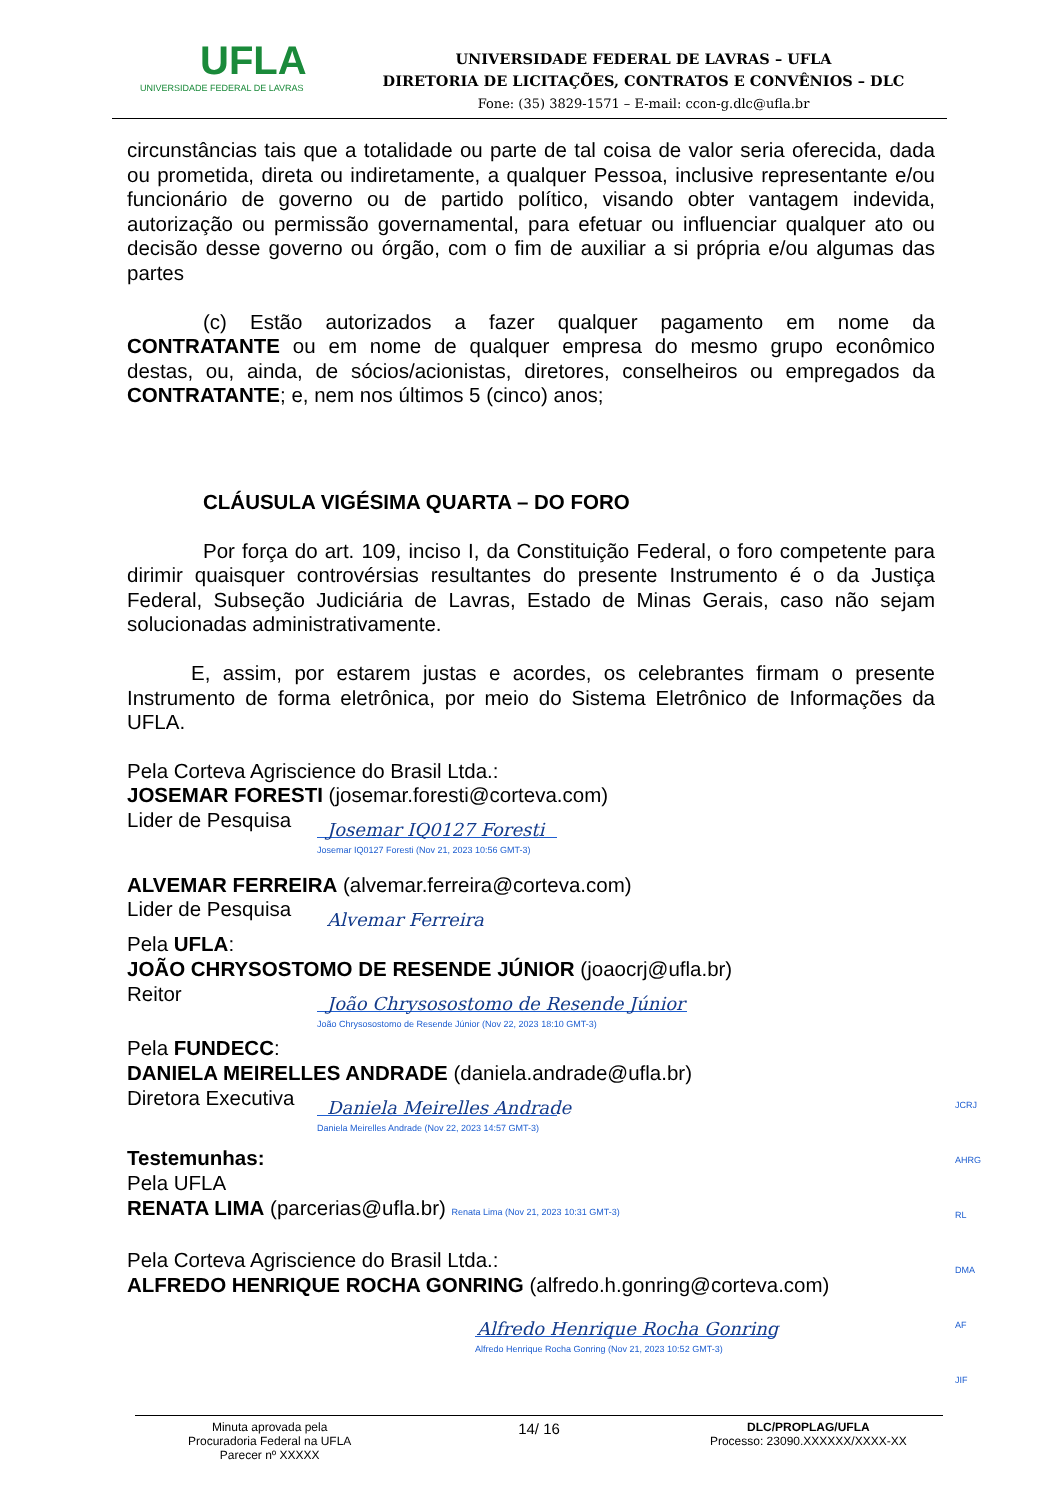UFLA
UNIVERSIDADE FEDERAL DE LAVRAS
UNIVERSIDADE FEDERAL DE LAVRAS – UFLA
DIRETORIA DE LICITAÇÕES, CONTRATOS E CONVÊNIOS – DLC
Fone: (35) 3829-1571 – E-mail: ccon-g.dlc@ufla.br
circunstâncias tais que a totalidade ou parte de tal coisa de valor seria oferecida, dada ou prometida, direta ou indiretamente, a qualquer Pessoa, inclusive representante e/ou funcionário de governo ou de partido político, visando obter vantagem indevida, autorização ou permissão governamental, para efetuar ou influenciar qualquer ato ou decisão desse governo ou órgão, com o fim de auxiliar a si própria e/ou algumas das partes
(c) Estão autorizados a fazer qualquer pagamento em nome da CONTRATANTE ou em nome de qualquer empresa do mesmo grupo econômico destas, ou, ainda, de sócios/acionistas, diretores, conselheiros ou empregados da CONTRATANTE; e, nem nos últimos 5 (cinco) anos;
CLÁUSULA VIGÉSIMA QUARTA – DO FORO
Por força do art. 109, inciso I, da Constituição Federal, o foro competente para dirimir quaisquer controvérsias resultantes do presente Instrumento é o da Justiça Federal, Subseção Judiciária de Lavras, Estado de Minas Gerais, caso não sejam solucionadas administrativamente.
E, assim, por estarem justas e acordes, os celebrantes firmam o presente Instrumento de forma eletrônica, por meio do Sistema Eletrônico de Informações da UFLA.
Pela Corteva Agriscience do Brasil Ltda.:
JOSEMAR FORESTI (josemar.foresti@corteva.com)
Lider de Pesquisa
Josemar IQ0127 Foresti
Josemar IQ0127 Foresti (Nov 21, 2023 10:56 GMT-3)
ALVEMAR FERREIRA (alvemar.ferreira@corteva.com)
Lider de Pesquisa
Alvemar Ferreira
Pela UFLA:
JOÃO CHRYSOSTOMO DE RESENDE JÚNIOR (joaocrj@ufla.br)
Reitor
João Chrysosostomo de Resende Júnior
João Chrysosostomo de Resende Júnior (Nov 22, 2023 18:10 GMT-3)
Pela FUNDECC:
DANIELA MEIRELLES ANDRADE (daniela.andrade@ufla.br)
Diretora Executiva
Daniela Meirelles Andrade
Daniela Meirelles Andrade (Nov 22, 2023 14:57 GMT-3)
Testemunhas:
Pela UFLA
RENATA LIMA (parcerias@ufla.br) Renata Lima (Nov 21, 2023 10:31 GMT-3)
Pela Corteva Agriscience do Brasil Ltda.:
ALFREDO HENRIQUE ROCHA GONRING (alfredo.h.gonring@corteva.com)
Alfredo Henrique Rocha Gonring
Alfredo Henrique Rocha Gonring (Nov 21, 2023 10:52 GMT-3)
JCRJ
AHRG
RL
DMA
AF
JIF
Minuta aprovada pela
Procuradoria Federal na UFLA
Parecer nº XXXXX
14/ 16
DLC/PROPLAG/UFLA
Processo: 23090.XXXXXX/XXXX-XX